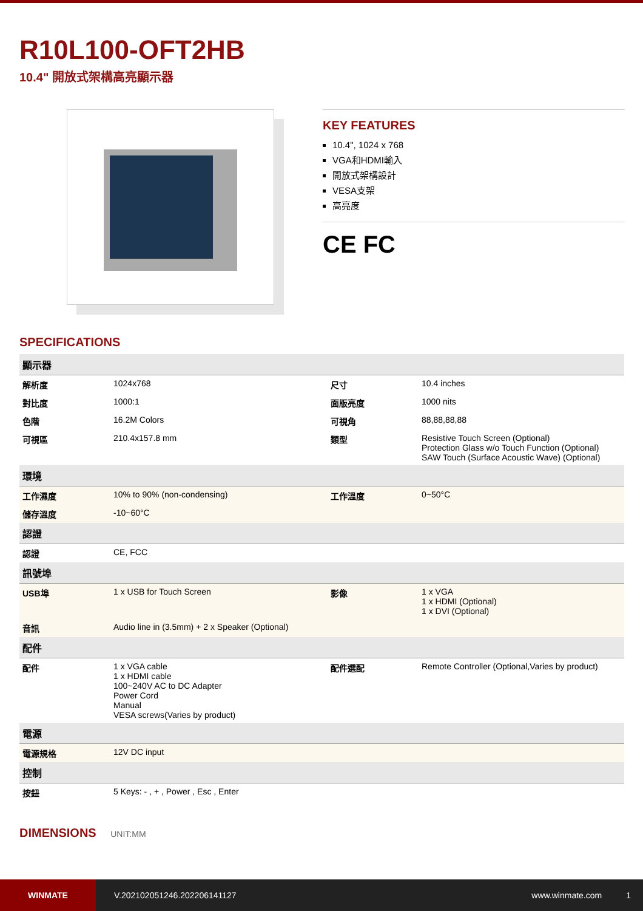R10L100-OFT2HB
10.4" 開放式架構高亮顯示器
KEY FEATURES
10.4", 1024 x 768
VGA和HDMI輸入
開放式架構設計
VESA支架
高亮度
CE FC
SPECIFICATIONS
| 顯示器 | | | |
| 解析度 | 1024x768 | 尺寸 | 10.4 inches |
| 對比度 | 1000:1 | 面版亮度 | 1000 nits |
| 色階 | 16.2M Colors | 可視角 | 88,88,88,88 |
| 可視區 | 210.4x157.8 mm | 類型 | Resistive Touch Screen (Optional) Protection Glass w/o Touch Function (Optional) SAW Touch (Surface Acoustic Wave) (Optional) |
| 環境 | | | |
| 工作濕度 | 10% to 90% (non-condensing) | 工作溫度 | 0~50°C |
| 儲存溫度 | -10~60°C | | |
| 認證 | | | |
| 認證 | CE, FCC | | |
| 訊號埠 | | | |
| USB埠 | 1 x USB for Touch Screen | 影像 | 1 x VGA 1 x HDMI (Optional) 1 x DVI (Optional) |
| 音訊 | Audio line in (3.5mm) + 2 x Speaker (Optional) | | |
| 配件 | | | |
| 配件 | 1 x VGA cable 1 x HDMI cable 100~240V AC to DC Adapter Power Cord Manual VESA screws(Varies by product) | 配件選配 | Remote Controller (Optional,Varies by product) |
| 電源 | | | |
| 電源規格 | 12V DC input | | |
| 控制 | | | |
| 按鈕 | 5 Keys: - , + , Power , Esc , Enter | | |
DIMENSIONS UNIT:MM
WINMATE
V.202102051246.202206141127 www.winmate.com 1